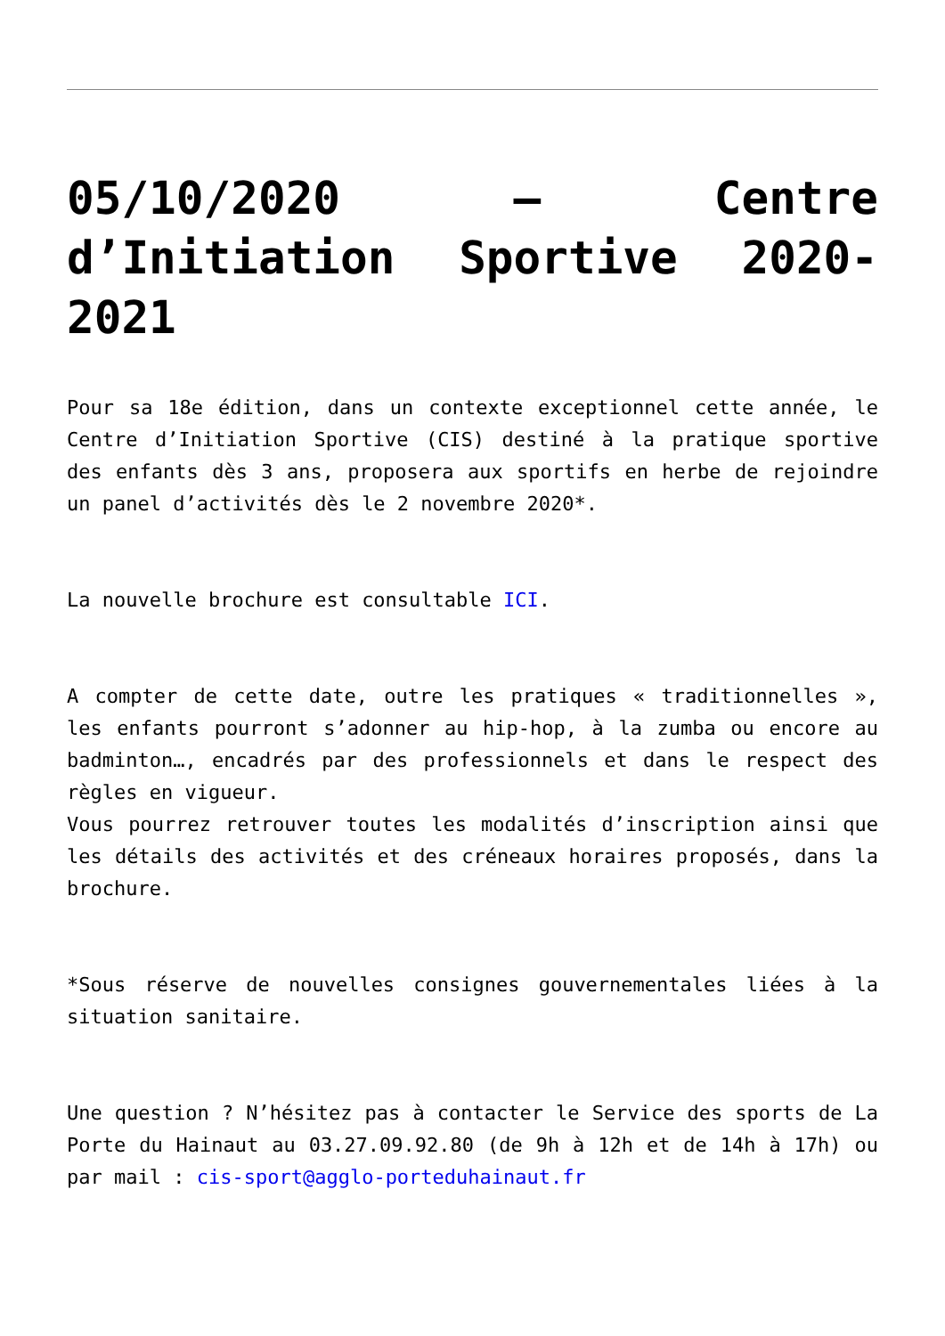05/10/2020 – Centre d’Initiation Sportive 2020-2021
Pour sa 18e édition, dans un contexte exceptionnel cette année, le Centre d’Initiation Sportive (CIS) destiné à la pratique sportive des enfants dès 3 ans, proposera aux sportifs en herbe de rejoindre un panel d’activités dès le 2 novembre 2020*.
La nouvelle brochure est consultable ICI.
A compter de cette date, outre les pratiques « traditionnelles », les enfants pourront s’adonner au hip-hop, à la zumba ou encore au badminton…, encadrés par des professionnels et dans le respect des règles en vigueur.
Vous pourrez retrouver toutes les modalités d’inscription ainsi que les détails des activités et des créneaux horaires proposés, dans la brochure.
*Sous réserve de nouvelles consignes gouvernementales liées à la situation sanitaire.
Une question ? N’hésitez pas à contacter le Service des sports de La Porte du Hainaut au 03.27.09.92.80 (de 9h à 12h et de 14h à 17h) ou par mail : cis-sport@agglo-porteduhainaut.fr